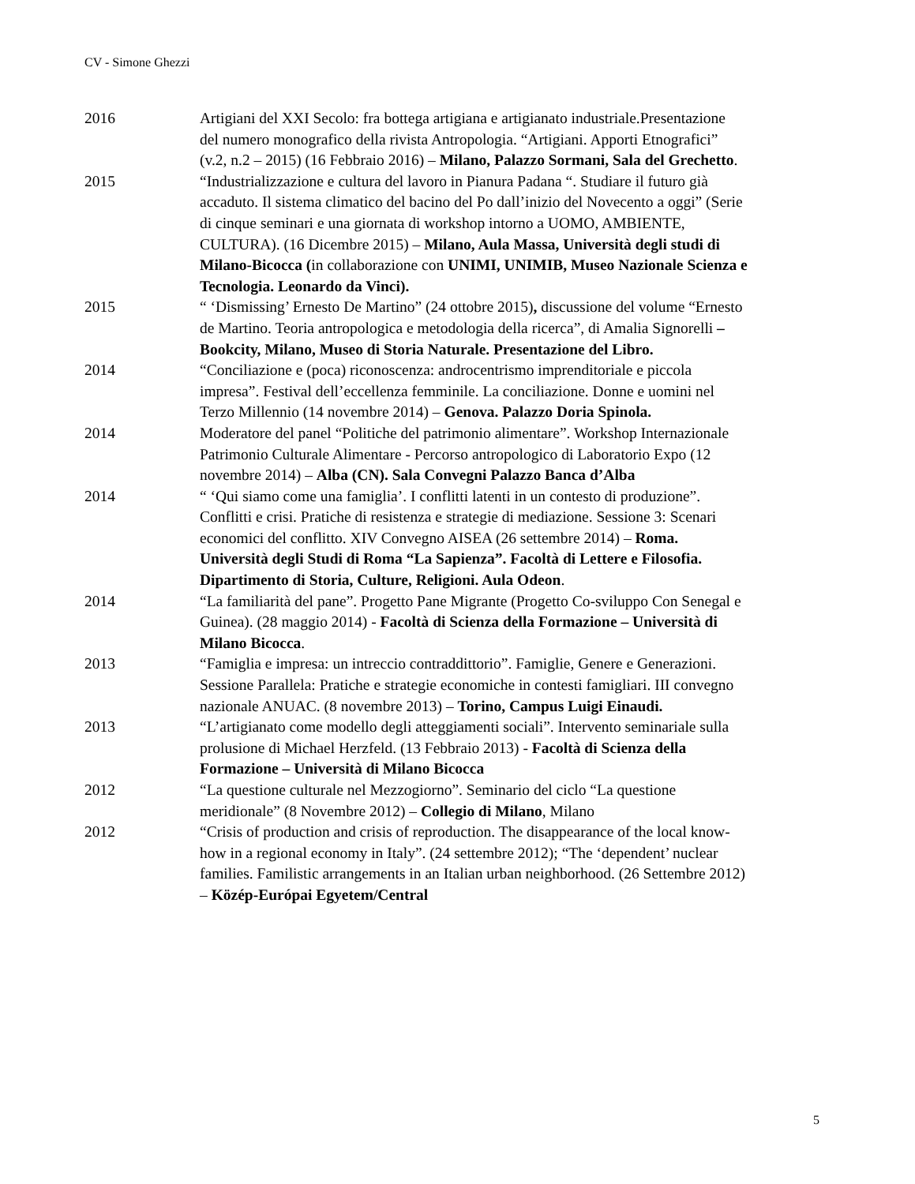CV - Simone Ghezzi
2016 Artigiani del XXI Secolo: fra bottega artigiana e artigianato industriale.Presentazione del numero monografico della rivista Antropologia. “Artigiani. Apporti Etnografici” (v.2, n.2 – 2015) (16 Febbraio 2016) – Milano, Palazzo Sormani, Sala del Grechetto.
2015 “Industrializzazione e cultura del lavoro in Pianura Padana “. Studiare il futuro già accaduto. Il sistema climatico del bacino del Po dall’inizio del Novecento a oggi” (Serie di cinque seminari e una giornata di workshop intorno a UOMO, AMBIENTE, CULTURA). (16 Dicembre 2015) – Milano, Aula Massa, Università degli studi di Milano-Bicocca (in collaborazione con UNIMI, UNIMIB, Museo Nazionale Scienza e Tecnologia. Leonardo da Vinci).
2015 “ ‘Dismissing’ Ernesto De Martino” (24 ottobre 2015), discussione del volume “Ernesto de Martino. Teoria antropologica e metodologia della ricerca”, di Amalia Signorelli – Bookcity, Milano, Museo di Storia Naturale. Presentazione del Libro.
2014 “Conciliazione e (poca) riconoscenza: androcentrismo imprenditoriale e piccola impresa”. Festival dell’eccellenza femminile. La conciliazione. Donne e uomini nel Terzo Millennio (14 novembre 2014) – Genova. Palazzo Doria Spinola.
2014 Moderatore del panel “Politiche del patrimonio alimentare”. Workshop Internazionale Patrimonio Culturale Alimentare - Percorso antropologico di Laboratorio Expo (12 novembre 2014) – Alba (CN). Sala Convegni Palazzo Banca d’Alba
2014 “ ‘Qui siamo come una famiglia’. I conflitti latenti in un contesto di produzione”. Conflitti e crisi. Pratiche di resistenza e strategie di mediazione. Sessione 3: Scenari economici del conflitto. XIV Convegno AISEA (26 settembre 2014) – Roma. Università degli Studi di Roma “La Sapienza”. Facoltà di Lettere e Filosofia. Dipartimento di Storia, Culture, Religioni. Aula Odeon.
2014 “La familiarità del pane”. Progetto Pane Migrante (Progetto Co-sviluppo Con Senegal e Guinea). (28 maggio 2014) - Facoltà di Scienza della Formazione – Università di Milano Bicocca.
2013 “Famiglia e impresa: un intreccio contraddittorio”. Famiglie, Genere e Generazioni. Sessione Parallela: Pratiche e strategie economiche in contesti famigliari. III convegno nazionale ANUAC. (8 novembre 2013) – Torino, Campus Luigi Einaudi.
2013 “L’artigianato come modello degli atteggiamenti sociali”. Intervento seminariale sulla prolusione di Michael Herzfeld. (13 Febbraio 2013) - Facoltà di Scienza della Formazione – Università di Milano Bicocca
2012 “La questione culturale nel Mezzogiorno”. Seminario del ciclo “La questione meridionale” (8 Novembre 2012) – Collegio di Milano, Milano
2012 “Crisis of production and crisis of reproduction. The disappearance of the local know-how in a regional economy in Italy”. (24 settembre 2012); “The ‘dependent’ nuclear families. Familistic arrangements in an Italian urban neighborhood. (26 Settembre 2012) – Közép-Európai Egyetem/Central
5